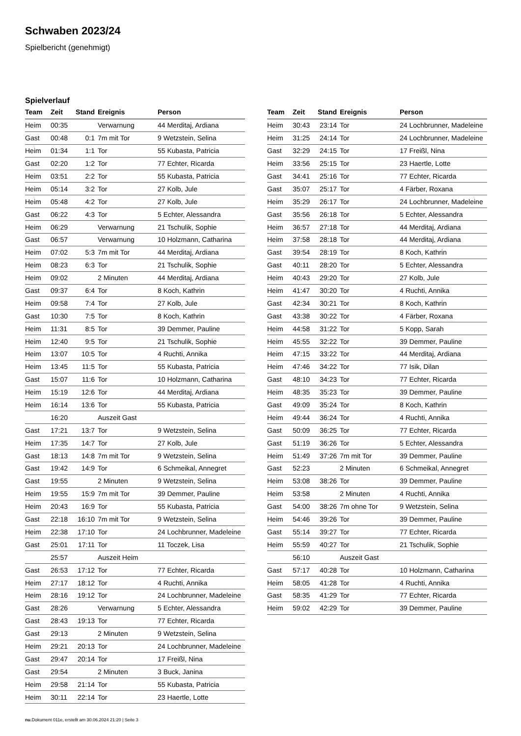Schwaben 2023/24
Spielbericht (genehmigt)
Spielverlauf
| Team | Zeit | Stand | Ereignis | Person |
| --- | --- | --- | --- | --- |
| Heim | 00:35 | | Verwarnung | 44 Merditaj, Ardiana |
| Gast | 00:48 | 0:1 | 7m mit Tor | 9 Wetzstein, Selina |
| Heim | 01:34 | 1:1 | Tor | 55 Kubasta, Patricia |
| Gast | 02:20 | 1:2 | Tor | 77 Echter, Ricarda |
| Heim | 03:51 | 2:2 | Tor | 55 Kubasta, Patricia |
| Heim | 05:14 | 3:2 | Tor | 27 Kolb, Jule |
| Heim | 05:48 | 4:2 | Tor | 27 Kolb, Jule |
| Gast | 06:22 | 4:3 | Tor | 5 Echter, Alessandra |
| Heim | 06:29 | | Verwarnung | 21 Tschulik, Sophie |
| Gast | 06:57 | | Verwarnung | 10 Holzmann, Catharina |
| Heim | 07:02 | 5:3 | 7m mit Tor | 44 Merditaj, Ardiana |
| Heim | 08:23 | 6:3 | Tor | 21 Tschulik, Sophie |
| Heim | 09:02 | | 2 Minuten | 44 Merditaj, Ardiana |
| Gast | 09:37 | 6:4 | Tor | 8 Koch, Kathrin |
| Heim | 09:58 | 7:4 | Tor | 27 Kolb, Jule |
| Gast | 10:30 | 7:5 | Tor | 8 Koch, Kathrin |
| Heim | 11:31 | 8:5 | Tor | 39 Demmer, Pauline |
| Heim | 12:40 | 9:5 | Tor | 21 Tschulik, Sophie |
| Heim | 13:07 | 10:5 | Tor | 4 Ruchti, Annika |
| Heim | 13:45 | 11:5 | Tor | 55 Kubasta, Patricia |
| Gast | 15:07 | 11:6 | Tor | 10 Holzmann, Catharina |
| Heim | 15:19 | 12:6 | Tor | 44 Merditaj, Ardiana |
| Heim | 16:14 | 13:6 | Tor | 55 Kubasta, Patricia |
| | 16:20 | | Auszeit Gast | |
| Gast | 17:21 | 13:7 | Tor | 9 Wetzstein, Selina |
| Heim | 17:35 | 14:7 | Tor | 27 Kolb, Jule |
| Gast | 18:13 | 14:8 | 7m mit Tor | 9 Wetzstein, Selina |
| Gast | 19:42 | 14:9 | Tor | 6 Schmeikal, Annegret |
| Gast | 19:55 | | 2 Minuten | 9 Wetzstein, Selina |
| Heim | 19:55 | 15:9 | 7m mit Tor | 39 Demmer, Pauline |
| Heim | 20:43 | 16:9 | Tor | 55 Kubasta, Patricia |
| Gast | 22:18 | 16:10 | 7m mit Tor | 9 Wetzstein, Selina |
| Heim | 22:38 | 17:10 | Tor | 24 Lochbrunner, Madeleine |
| Gast | 25:01 | 17:11 | Tor | 11 Toczek, Lisa |
| | 25:57 | | Auszeit Heim | |
| Gast | 26:53 | 17:12 | Tor | 77 Echter, Ricarda |
| Heim | 27:17 | 18:12 | Tor | 4 Ruchti, Annika |
| Heim | 28:16 | 19:12 | Tor | 24 Lochbrunner, Madeleine |
| Gast | 28:26 | | Verwarnung | 5 Echter, Alessandra |
| Gast | 28:43 | 19:13 | Tor | 77 Echter, Ricarda |
| Gast | 29:13 | | 2 Minuten | 9 Wetzstein, Selina |
| Heim | 29:21 | 20:13 | Tor | 24 Lochbrunner, Madeleine |
| Gast | 29:47 | 20:14 | Tor | 17 Freißl, Nina |
| Gast | 29:54 | | 2 Minuten | 3 Buck, Janina |
| Heim | 29:58 | 21:14 | Tor | 55 Kubasta, Patricia |
| Heim | 30:11 | 22:14 | Tor | 23 Haertle, Lotte |
| Team | Zeit | Stand | Ereignis | Person |
| --- | --- | --- | --- | --- |
| Heim | 30:43 | 23:14 | Tor | 24 Lochbrunner, Madeleine |
| Heim | 31:25 | 24:14 | Tor | 24 Lochbrunner, Madeleine |
| Gast | 32:29 | 24:15 | Tor | 17 Freißl, Nina |
| Heim | 33:56 | 25:15 | Tor | 23 Haertle, Lotte |
| Gast | 34:41 | 25:16 | Tor | 77 Echter, Ricarda |
| Gast | 35:07 | 25:17 | Tor | 4 Färber, Roxana |
| Heim | 35:29 | 26:17 | Tor | 24 Lochbrunner, Madeleine |
| Gast | 35:56 | 26:18 | Tor | 5 Echter, Alessandra |
| Heim | 36:57 | 27:18 | Tor | 44 Merditaj, Ardiana |
| Heim | 37:58 | 28:18 | Tor | 44 Merditaj, Ardiana |
| Gast | 39:54 | 28:19 | Tor | 8 Koch, Kathrin |
| Gast | 40:11 | 28:20 | Tor | 5 Echter, Alessandra |
| Heim | 40:43 | 29:20 | Tor | 27 Kolb, Jule |
| Heim | 41:47 | 30:20 | Tor | 4 Ruchti, Annika |
| Gast | 42:34 | 30:21 | Tor | 8 Koch, Kathrin |
| Gast | 43:38 | 30:22 | Tor | 4 Färber, Roxana |
| Heim | 44:58 | 31:22 | Tor | 5 Kopp, Sarah |
| Heim | 45:55 | 32:22 | Tor | 39 Demmer, Pauline |
| Heim | 47:15 | 33:22 | Tor | 44 Merditaj, Ardiana |
| Heim | 47:46 | 34:22 | Tor | 77 Isik, Dilan |
| Gast | 48:10 | 34:23 | Tor | 77 Echter, Ricarda |
| Heim | 48:35 | 35:23 | Tor | 39 Demmer, Pauline |
| Gast | 49:09 | 35:24 | Tor | 8 Koch, Kathrin |
| Heim | 49:44 | 36:24 | Tor | 4 Ruchti, Annika |
| Gast | 50:09 | 36:25 | Tor | 77 Echter, Ricarda |
| Gast | 51:19 | 36:26 | Tor | 5 Echter, Alessandra |
| Heim | 51:49 | 37:26 | 7m mit Tor | 39 Demmer, Pauline |
| Gast | 52:23 | | 2 Minuten | 6 Schmeikal, Annegret |
| Heim | 53:08 | 38:26 | Tor | 39 Demmer, Pauline |
| Heim | 53:58 | | 2 Minuten | 4 Ruchti, Annika |
| Gast | 54:00 | 38:26 | 7m ohne Tor | 9 Wetzstein, Selina |
| Heim | 54:46 | 39:26 | Tor | 39 Demmer, Pauline |
| Gast | 55:14 | 39:27 | Tor | 77 Echter, Ricarda |
| Heim | 55:59 | 40:27 | Tor | 21 Tschulik, Sophie |
| | 56:10 | | Auszeit Gast | |
| Gast | 57:17 | 40:28 | Tor | 10 Holzmann, Catharina |
| Heim | 58:05 | 41:28 | Tor | 4 Ruchti, Annika |
| Gast | 58:35 | 41:29 | Tor | 77 Echter, Ricarda |
| Heim | 59:02 | 42:29 | Tor | 39 Demmer, Pauline |
nu.Dokument 011e, erstellt am 30.06.2024 21:20 | Seite 3